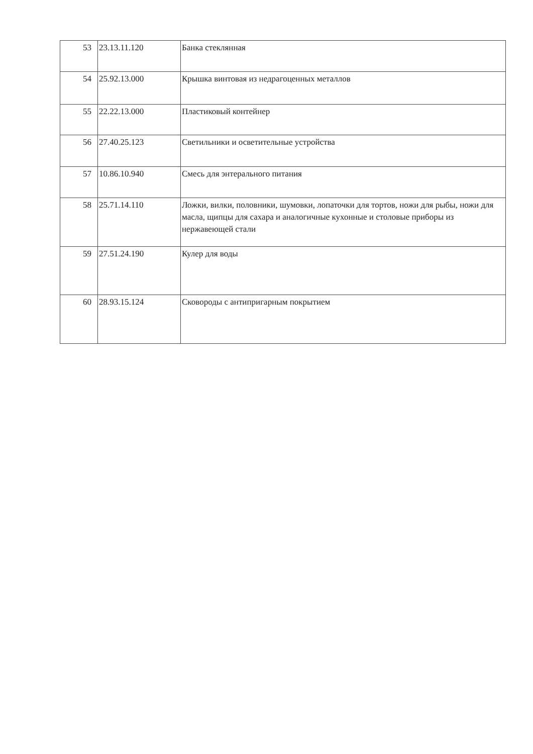| 53 | 23.13.11.120 | Банка стеклянная |
| 54 | 25.92.13.000 | Крышка винтовая из недрагоценных металлов |
| 55 | 22.22.13.000 | Пластиковый контейнер |
| 56 | 27.40.25.123 | Светильники и осветительные устройства |
| 57 | 10.86.10.940 | Смесь для энтерального питания |
| 58 | 25.71.14.110 | Ложки, вилки, половники, шумовки, лопаточки для тортов, ножи для рыбы, ножи для масла, щипцы для сахара и аналогичные кухонные и столовые приборы из нержавеющей стали |
| 59 | 27.51.24.190 | Кулер для воды |
| 60 | 28.93.15.124 | Сковороды с антипригарным покрытием |